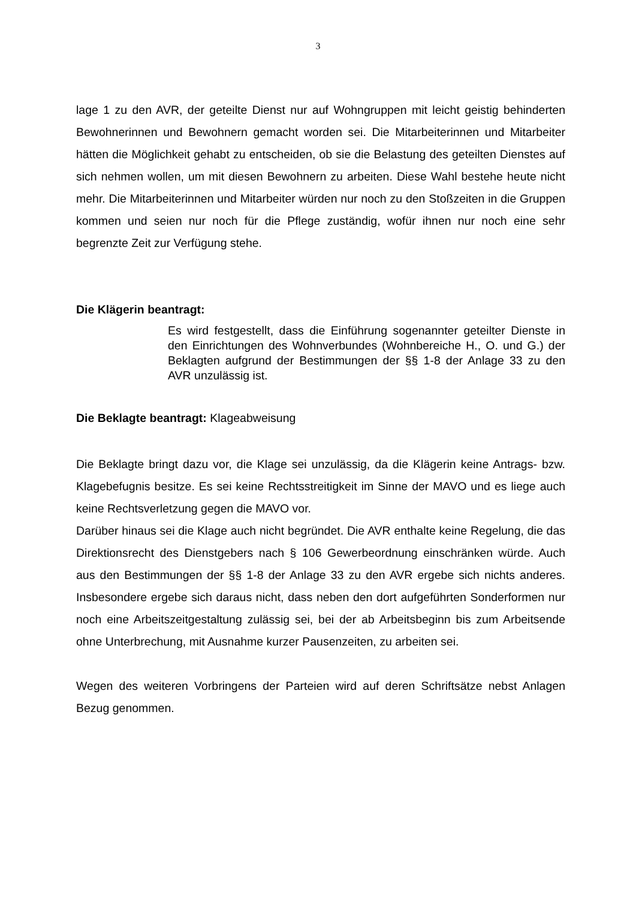3
lage 1 zu den AVR, der geteilte Dienst nur auf Wohngruppen mit leicht geistig behinderten Bewohnerinnen und Bewohnern gemacht worden sei. Die Mitarbeiterinnen und Mitarbeiter hätten die Möglichkeit gehabt zu entscheiden, ob sie die Belastung des geteilten Dienstes auf sich nehmen wollen, um mit diesen Bewohnern zu arbeiten. Diese Wahl bestehe heute nicht mehr. Die Mitarbeiterinnen und Mitarbeiter würden nur noch zu den Stoßzeiten in die Gruppen kommen und seien nur noch für die Pflege zuständig, wofür ihnen nur noch eine sehr begrenzte Zeit zur Verfügung stehe.
Die Klägerin beantragt:
Es wird festgestellt, dass die Einführung sogenannter geteilter Dienste in den Einrichtungen des Wohnverbundes (Wohnbereiche H., O. und G.) der Beklagten aufgrund der Bestimmungen der §§ 1-8 der Anlage 33 zu den AVR unzulässig ist.
Die Beklagte beantragt: Klageabweisung
Die Beklagte bringt dazu vor, die Klage sei unzulässig, da die Klägerin keine Antrags- bzw. Klagebefugnis besitze. Es sei keine Rechtsstreitigkeit im Sinne der MAVO und es liege auch keine Rechtsverletzung gegen die MAVO vor.
Darüber hinaus sei die Klage auch nicht begründet. Die AVR enthalte keine Regelung, die das Direktionsrecht des Dienstgebers nach § 106 Gewerbeordnung einschränken würde. Auch aus den Bestimmungen der §§ 1-8 der Anlage 33 zu den AVR ergebe sich nichts anderes. Insbesondere ergebe sich daraus nicht, dass neben den dort aufgeführten Sonderformen nur noch eine Arbeitszeitgestaltung zulässig sei, bei der ab Arbeitsbeginn bis zum Arbeitsende ohne Unterbrechung, mit Ausnahme kurzer Pausenzeiten, zu arbeiten sei.
Wegen des weiteren Vorbringens der Parteien wird auf deren Schriftsätze nebst Anlagen Bezug genommen.